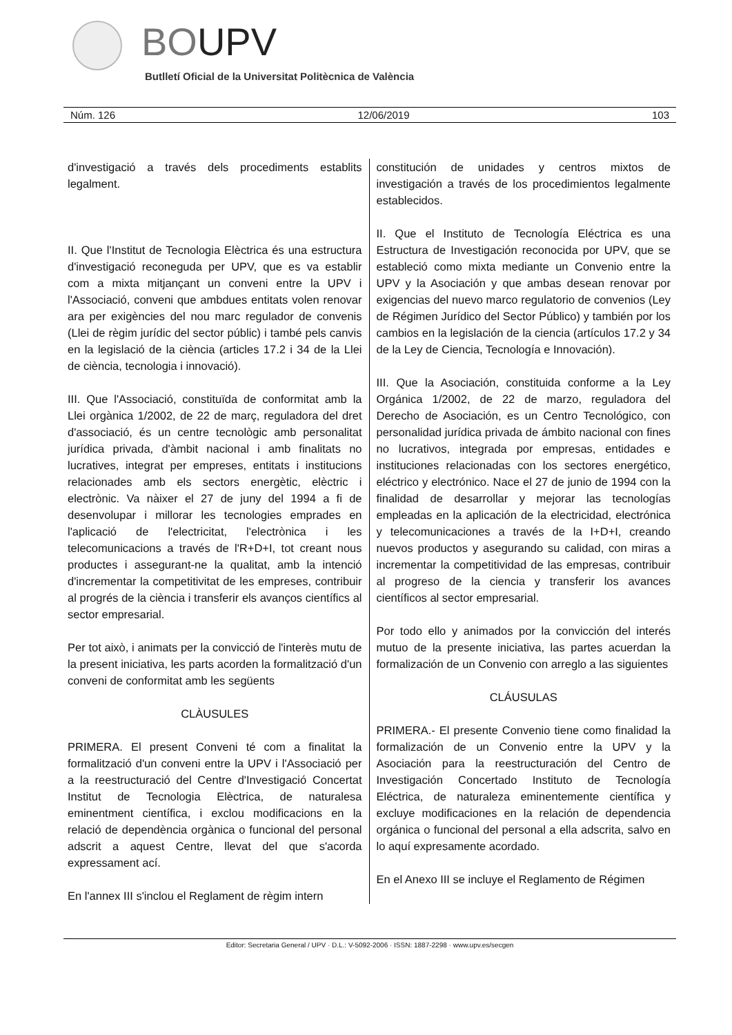BOUPV
Butlletí Oficial de la Universitat Politècnica de València
Núm. 126 12/06/2019 103
d'investigació a través dels procediments establits legalment.
II. Que l'Institut de Tecnologia Elèctrica és una estructura d'investigació reconeguda per UPV, que es va establir com a mixta mitjançant un conveni entre la UPV i l'Associació, conveni que ambdues entitats volen renovar ara per exigències del nou marc regulador de convenis (Llei de règim jurídic del sector públic) i també pels canvis en la legislació de la ciència (articles 17.2 i 34 de la Llei de ciència, tecnologia i innovació).
III. Que l'Associació, constituïda de conformitat amb la Llei orgànica 1/2002, de 22 de març, reguladora del dret d'associació, és un centre tecnològic amb personalitat jurídica privada, d'àmbit nacional i amb finalitats no lucratives, integrat per empreses, entitats i institucions relacionades amb els sectors energètic, elèctric i electrònic. Va nàixer el 27 de juny del 1994 a fi de desenvolupar i millorar les tecnologies emprades en l'aplicació de l'electricitat, l'electrònica i les telecomunicacions a través de l'R+D+I, tot creant nous productes i assegurant-ne la qualitat, amb la intenció d'incrementar la competitivitat de les empreses, contribuir al progrés de la ciència i transferir els avanços científics al sector empresarial.
Per tot això, i animats per la convicció de l'interès mutu de la present iniciativa, les parts acorden la formalització d'un conveni de conformitat amb les següents
CLÀUSULES
PRIMERA. El present Conveni té com a finalitat la formalització d'un conveni entre la UPV i l'Associació per a la reestructuració del Centre d'Investigació Concertat Institut de Tecnologia Elèctrica, de naturalesa eminentment científica, i exclou modificacions en la relació de dependència orgànica o funcional del personal adscrit a aquest Centre, llevat del que s'acorda expressament ací.
En l'annex III s'inclou el Reglament de règim intern
constitución de unidades y centros mixtos de investigación a través de los procedimientos legalmente establecidos.
II. Que el Instituto de Tecnología Eléctrica es una Estructura de Investigación reconocida por UPV, que se estableció como mixta mediante un Convenio entre la UPV y la Asociación y que ambas desean renovar por exigencias del nuevo marco regulatorio de convenios (Ley de Régimen Jurídico del Sector Público) y también por los cambios en la legislación de la ciencia (artículos 17.2 y 34 de la Ley de Ciencia, Tecnología e Innovación).
III. Que la Asociación, constituida conforme a la Ley Orgánica 1/2002, de 22 de marzo, reguladora del Derecho de Asociación, es un Centro Tecnológico, con personalidad jurídica privada de ámbito nacional con fines no lucrativos, integrada por empresas, entidades e instituciones relacionadas con los sectores energético, eléctrico y electrónico. Nace el 27 de junio de 1994 con la finalidad de desarrollar y mejorar las tecnologías empleadas en la aplicación de la electricidad, electrónica y telecomunicaciones a través de la I+D+I, creando nuevos productos y asegurando su calidad, con miras a incrementar la competitividad de las empresas, contribuir al progreso de la ciencia y transferir los avances científicos al sector empresarial.
Por todo ello y animados por la convicción del interés mutuo de la presente iniciativa, las partes acuerdan la formalización de un Convenio con arreglo a las siguientes
CLÁUSULAS
PRIMERA.- El presente Convenio tiene como finalidad la formalización de un Convenio entre la UPV y la Asociación para la reestructuración del Centro de Investigación Concertado Instituto de Tecnología Eléctrica, de naturaleza eminentemente científica y excluye modificaciones en la relación de dependencia orgánica o funcional del personal a ella adscrita, salvo en lo aquí expresamente acordado.
En el Anexo III se incluye el Reglamento de Régimen
Editor: Secretaria General / UPV · D.L.: V-5092-2006 · ISSN: 1887-2298 · www.upv.es/secgen